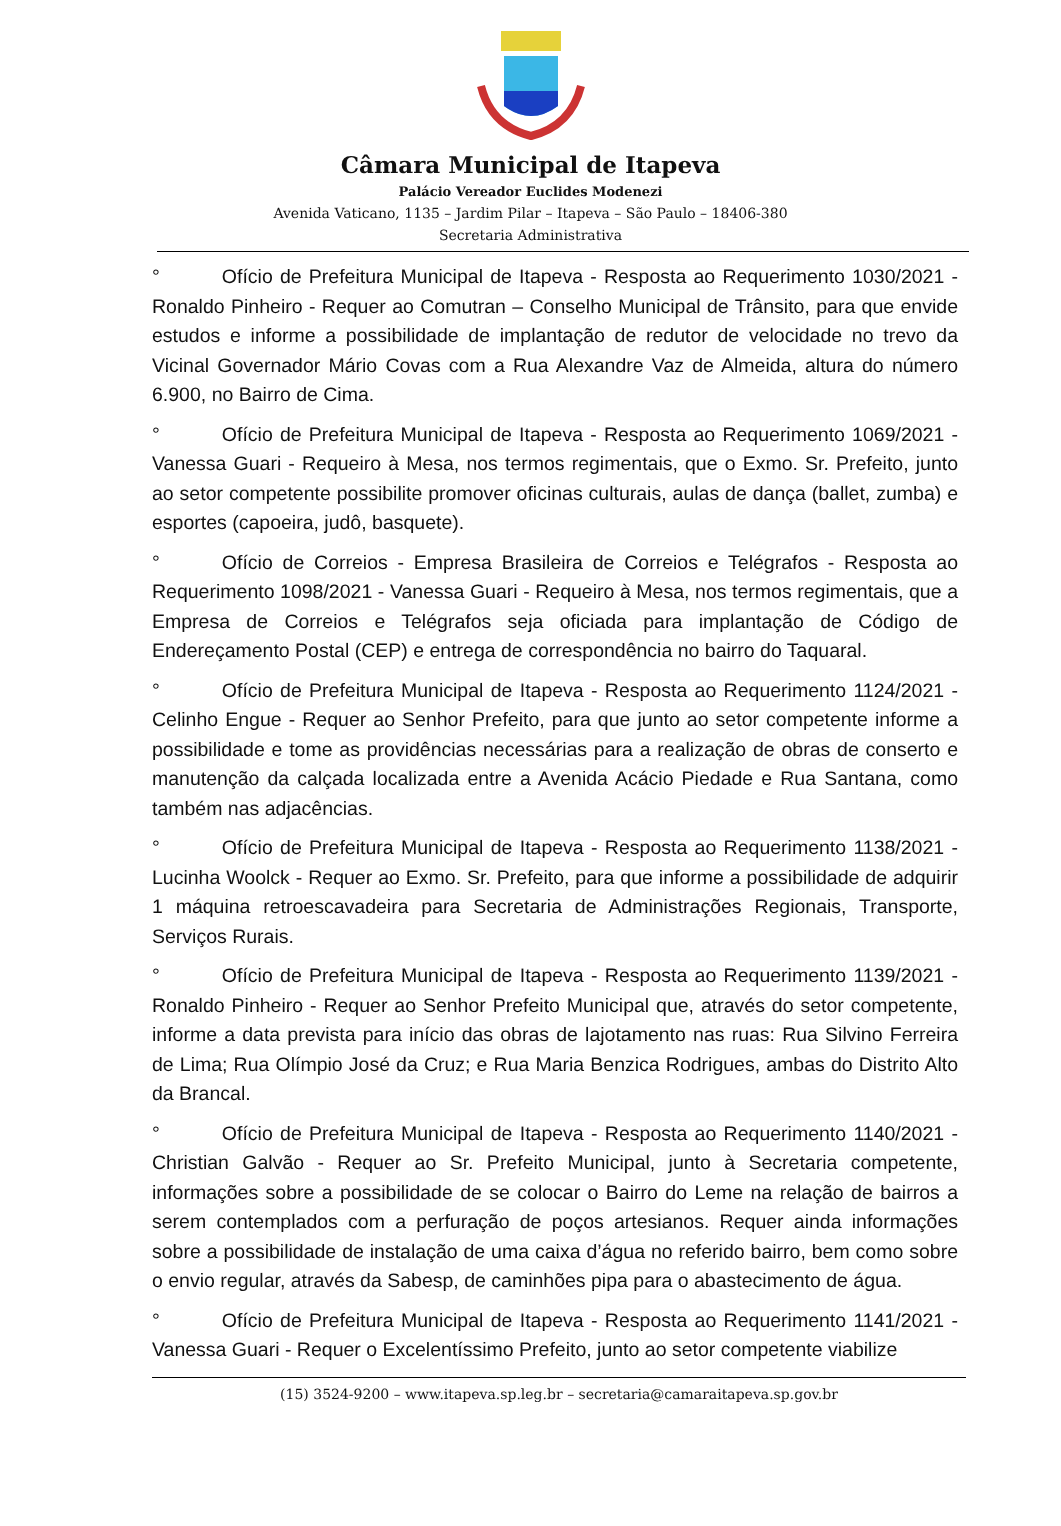Câmara Municipal de Itapeva
Palácio Vereador Euclides Modenezi
Avenida Vaticano, 1135 – Jardim Pilar – Itapeva – São Paulo – 18406-380
Secretaria Administrativa
° Ofício de Prefeitura Municipal de Itapeva - Resposta ao Requerimento 1030/2021 - Ronaldo Pinheiro - Requer ao Comutran – Conselho Municipal de Trânsito, para que envide estudos e informe a possibilidade de implantação de redutor de velocidade no trevo da Vicinal Governador Mário Covas com a Rua Alexandre Vaz de Almeida, altura do número 6.900, no Bairro de Cima.
° Ofício de Prefeitura Municipal de Itapeva - Resposta ao Requerimento 1069/2021 - Vanessa Guari - Requeiro à Mesa, nos termos regimentais, que o Exmo. Sr. Prefeito, junto ao setor competente possibilite promover oficinas culturais, aulas de dança (ballet, zumba) e esportes (capoeira, judô, basquete).
° Ofício de Correios - Empresa Brasileira de Correios e Telégrafos - Resposta ao Requerimento 1098/2021 - Vanessa Guari - Requeiro à Mesa, nos termos regimentais, que a Empresa de Correios e Telégrafos seja oficiada para implantação de Código de Endereçamento Postal (CEP) e entrega de correspondência no bairro do Taquaral.
° Ofício de Prefeitura Municipal de Itapeva - Resposta ao Requerimento 1124/2021 - Celinho Engue - Requer ao Senhor Prefeito, para que junto ao setor competente informe a possibilidade e tome as providências necessárias para a realização de obras de conserto e manutenção da calçada localizada entre a Avenida Acácio Piedade e Rua Santana, como também nas adjacências.
° Ofício de Prefeitura Municipal de Itapeva - Resposta ao Requerimento 1138/2021 - Lucinha Woolck - Requer ao Exmo. Sr. Prefeito, para que informe a possibilidade de adquirir 1 máquina retroescavadeira para Secretaria de Administrações Regionais, Transporte, Serviços Rurais.
° Ofício de Prefeitura Municipal de Itapeva - Resposta ao Requerimento 1139/2021 - Ronaldo Pinheiro - Requer ao Senhor Prefeito Municipal que, através do setor competente, informe a data prevista para início das obras de lajotamento nas ruas: Rua Silvino Ferreira de Lima; Rua Olímpio José da Cruz; e Rua Maria Benzica Rodrigues, ambas do Distrito Alto da Brancal.
° Ofício de Prefeitura Municipal de Itapeva - Resposta ao Requerimento 1140/2021 - Christian Galvão - Requer ao Sr. Prefeito Municipal, junto à Secretaria competente, informações sobre a possibilidade de se colocar o Bairro do Leme na relação de bairros a serem contemplados com a perfuração de poços artesianos. Requer ainda informações sobre a possibilidade de instalação de uma caixa d’água no referido bairro, bem como sobre o envio regular, através da Sabesp, de caminhões pipa para o abastecimento de água.
° Ofício de Prefeitura Municipal de Itapeva - Resposta ao Requerimento 1141/2021 - Vanessa Guari - Requer o Excelentíssimo Prefeito, junto ao setor competente viabilize
(15) 3524-9200 – www.itapeva.sp.leg.br – secretaria@camaraitapeva.sp.gov.br